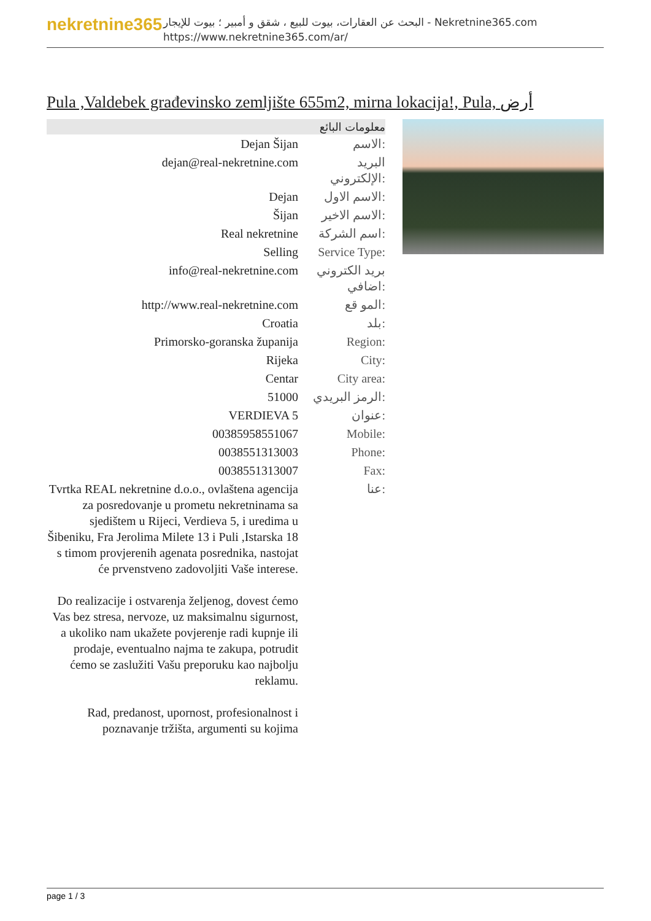nekretnine365
البحث عن العقارات، بيوت للبيع ، شقق و أمبير ؛ بيوت للإيجار - Nekretnine365.com
https://www.nekretnine365.com/ar/
Pula ,Valdebek građevinsko zemljište 655m2, mirna lokacija!, Pula, أرض
| معلومات البائع | |
| --- | --- |
| Dejan Šijan | الاسم: |
| dejan@real-nekretnine.com | البريد الإلكتروني: |
| Dejan | الاسم الاول: |
| Šijan | الاسم الاخير: |
| Real nekretnine | اسم الشركة: |
| Selling | Service Type: |
| info@real-nekretnine.com | بريد الكتروني اضافي: |
| http://www.real-nekretnine.com | المو قع: |
| Croatia | بلد: |
| Primorsko-goranska županija | Region: |
| Rijeka | City: |
| Centar | City area: |
| 51000 | الرمز البريدي: |
| VERDIEVA 5 | عنوان: |
| 00385958551067 | Mobile: |
| 0038551313003 | Phone: |
| 0038551313007 | Fax: |
| Tvrtka REAL nekretnine d.o.o., ovlaštena agencija za posredovanje u prometu nekretninama sa sjedištem u Rijeci, Verdieva 5, i uredima u Šibeniku, Fra Jerolima Milete 13 i Puli ,Istarska 18 s timom provjerenih agenata posrednika, nastojat će prvenstveno zadovoljiti Vaše interese. Do realizacije i ostvarenja željenog, dovest ćemo Vas bez stresa, nervoze, uz maksimalnu sigurnost, a ukoliko nam ukažete povjerenje radi kupnje ili prodaje, eventualno najma te zakupa, potrudit ćemo se zaslužiti Vašu preporuku kao najbolju reklamu. Rad, predanost, upornost, profesionalnost i poznavanje tržišta, argumenti su kojima | عنا: |
page 1 / 3